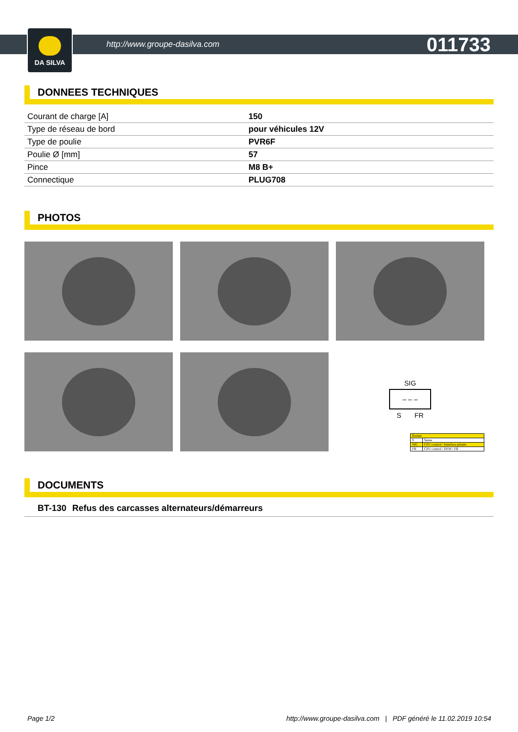DA SILVA
http://www.groupe-dasilva.com 011733
DONNEES TECHNIQUES
| Courant de charge [A] | 150 |
| Type de réseau de bord | pour véhicules 12V |
| Type de poulie | PVR6F |
| Poulie Ø [mm] | 57 |
| Pince | M8 B+ |
| Connectique | PLUG708 |
PHOTOS
SIG
– – –
S FR
| Bornes | |
| S | Sense |
| SIG | CPU control / Interface pilotée |
| FR | CPU control / DFM / FR |
DOCUMENTS
| BT-130 | Refus des carcasses alternateurs/démarreurs |
Page 1/2 http://www.groupe-dasilva.com | PDF généré le 11.02.2019 10:54